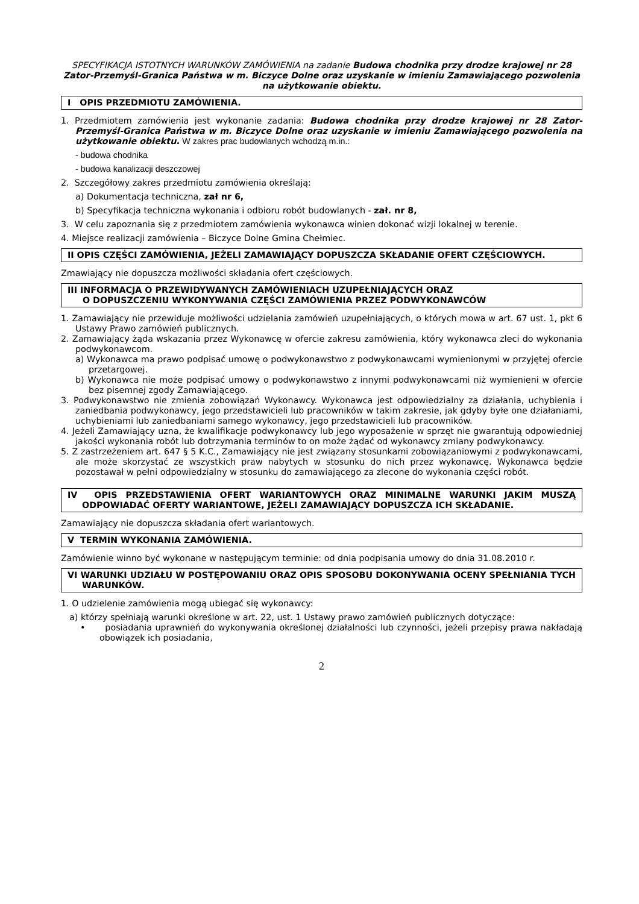SPECYFIKACJA ISTOTNYCH WARUNKÓW ZAMÓWIENIA na zadanie Budowa chodnika przy drodze krajowej nr 28 Zator-Przemyśl-Granica Państwa w m. Biczyce Dolne oraz uzyskanie w imieniu Zamawiającego pozwolenia na użytkowanie obiektu.
I OPIS PRZEDMIOTU ZAMÓWIENIA.
1. Przedmiotem zamówienia jest wykonanie zadania: Budowa chodnika przy drodze krajowej nr 28 Zator-Przemyśl-Granica Państwa w m. Biczyce Dolne oraz uzyskanie w imieniu Zamawiającego pozwolenia na użytkowanie obiektu. W zakres prac budowlanych wchodzą m.in.:
- budowa chodnika
- budowa kanalizacji deszczowej
2. Szczegółowy zakres przedmiotu zamówienia określają:
a) Dokumentacja techniczna, zał nr 6,
b) Specyfikacja techniczna wykonania i odbioru robót budowlanych - zał. nr 8,
3. W celu zapoznania się z przedmiotem zamówienia wykonawca winien dokonać wizji lokalnej w terenie.
4. Miejsce realizacji zamówienia – Biczyce Dolne Gmina Chełmiec.
II OPIS CZĘŚCI ZAMÓWIENIA, JEŻELI ZAMAWIAJĄCY DOPUSZCZA SKŁADANIE OFERT CZĘŚCIOWYCH.
Zmawiający nie dopuszcza możliwości składania ofert częściowych.
III INFORMACJA O PRZEWIDYWANYCH ZAMÓWIENIACH UZUPEŁNIAJĄCYCH ORAZ
O DOPUSZCZENIU WYKONYWANIA CZĘŚCI ZAMÓWIENIA PRZEZ PODWYKONAWCÓW
1. Zamawiający nie przewiduje możliwości udzielania zamówień uzupełniających, o których mowa w art. 67 ust. 1, pkt 6 Ustawy Prawo zamówień publicznych.
2. Zamawiający żąda wskazania przez Wykonawcę w ofercie zakresu zamówienia, który wykonawca zleci do wykonania podwykonawcom.
a) Wykonawca ma prawo podpisać umowę o podwykonawstwo z podwykonawcami wymienionymi w przyjętej ofercie przetargowej.
b) Wykonawca nie może podpisać umowy o podwykonawstwo z innymi podwykonawcami niż wymienieni w ofercie bez pisemnej zgody Zamawiającego.
3. Podwykonawstwo nie zmienia zobowiązań Wykonawcy. Wykonawca jest odpowiedzialny za działania, uchybienia i zaniedbania podwykonawcy, jego przedstawicieli lub pracowników w takim zakresie, jak gdyby byłe one działaniami, uchybieniami lub zaniedbaniami samego wykonawcy, jego przedstawicieli lub pracowników.
4. Jeżeli Zamawiający uzna, że kwalifikacje podwykonawcy lub jego wyposażenie w sprzęt nie gwarantują odpowiedniej jakości wykonania robót lub dotrzymania terminów to on może żądać od wykonawcy zmiany podwykonawcy.
5. Z zastrzeżeniem art. 647 § 5 K.C., Zamawiający nie jest związany stosunkami zobowiązaniowymi z podwykonawcami, ale może skorzystać ze wszystkich praw nabytych w stosunku do nich przez wykonawcę. Wykonawca będzie pozostawał w pełni odpowiedzialny w stosunku do zamawiającego za zlecone do wykonania części robót.
IV OPIS PRZEDSTAWIENIA OFERT WARIANTOWYCH ORAZ MINIMALNE WARUNKI JAKIM MUSZĄ ODPOWIADAĆ OFERTY WARIANTOWE, JEŻELI ZAMAWIAJĄCY DOPUSZCZA ICH SKŁADANIE.
Zamawiający nie dopuszcza składania ofert wariantowych.
V TERMIN WYKONANIA ZAMÓWIENIA.
Zamówienie winno być wykonane w następującym terminie: od dnia podpisania umowy do dnia 31.08.2010 r.
VI WARUNKI UDZIAŁU W POSTĘPOWANIU ORAZ OPIS SPOSOBU DOKONYWANIA OCENY SPEŁNIANIA TYCH WARUNKÓW.
1. O udzielenie zamówienia mogą ubiegać się wykonawcy:
a) którzy spełniają warunki określone w art. 22, ust. 1 Ustawy prawo zamówień publicznych dotyczące:
• posiadania uprawnień do wykonywania określonej działalności lub czynności, jeżeli przepisy prawa nakładają obowiązek ich posiadania,
2